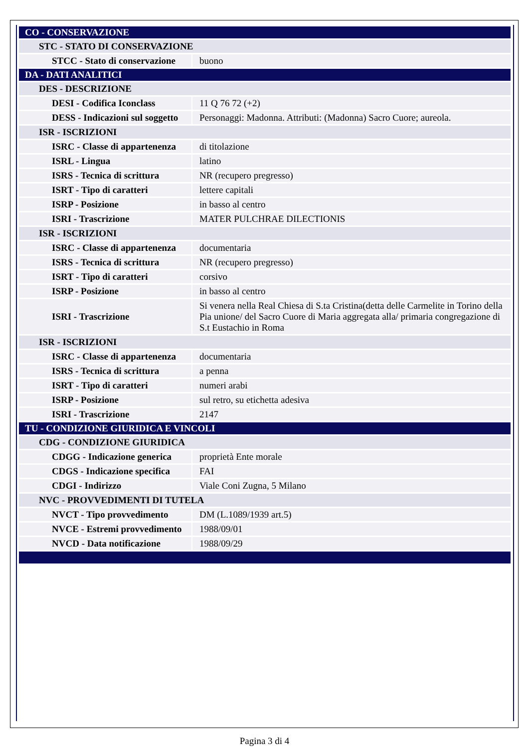| CO - CONSERVAZIONE | |
| STC - STATO DI CONSERVAZIONE | |
| STCC - Stato di conservazione | buono |
| DA - DATI ANALITICI | |
| DES - DESCRIZIONE | |
| DESI - Codifica Iconclass | 11 Q 76 72 (+2) |
| DESS - Indicazioni sul soggetto | Personaggi: Madonna. Attributi: (Madonna) Sacro Cuore; aureola. |
| ISR - ISCRIZIONI | |
| ISRC - Classe di appartenenza | di titolazione |
| ISRL - Lingua | latino |
| ISRS - Tecnica di scrittura | NR (recupero pregresso) |
| ISRT - Tipo di caratteri | lettere capitali |
| ISRP - Posizione | in basso al centro |
| ISRI - Trascrizione | MATER PULCHRAE DILECTIONIS |
| ISR - ISCRIZIONI | |
| ISRC - Classe di appartenenza | documentaria |
| ISRS - Tecnica di scrittura | NR (recupero pregresso) |
| ISRT - Tipo di caratteri | corsivo |
| ISRP - Posizione | in basso al centro |
| ISRI - Trascrizione | Si venera nella Real Chiesa di S.ta Cristina(detta delle Carmelite in Torino della Pia unione/ del Sacro Cuore di Maria aggregata alla/ primaria congregazione di S.t Eustachio in Roma |
| ISR - ISCRIZIONI | |
| ISRC - Classe di appartenenza | documentaria |
| ISRS - Tecnica di scrittura | a penna |
| ISRT - Tipo di caratteri | numeri arabi |
| ISRP - Posizione | sul retro, su etichetta adesiva |
| ISRI - Trascrizione | 2147 |
| TU - CONDIZIONE GIURIDICA E VINCOLI | |
| CDG - CONDIZIONE GIURIDICA | |
| CDGG - Indicazione generica | proprietà Ente morale |
| CDGS - Indicazione specifica | FAI |
| CDGI - Indirizzo | Viale Coni Zugna, 5 Milano |
| NVC - PROVVEDIMENTI DI TUTELA | |
| NVCT - Tipo provvedimento | DM (L.1089/1939 art.5) |
| NVCE - Estremi provvedimento | 1988/09/01 |
| NVCD - Data notificazione | 1988/09/29 |
Pagina 3 di 4